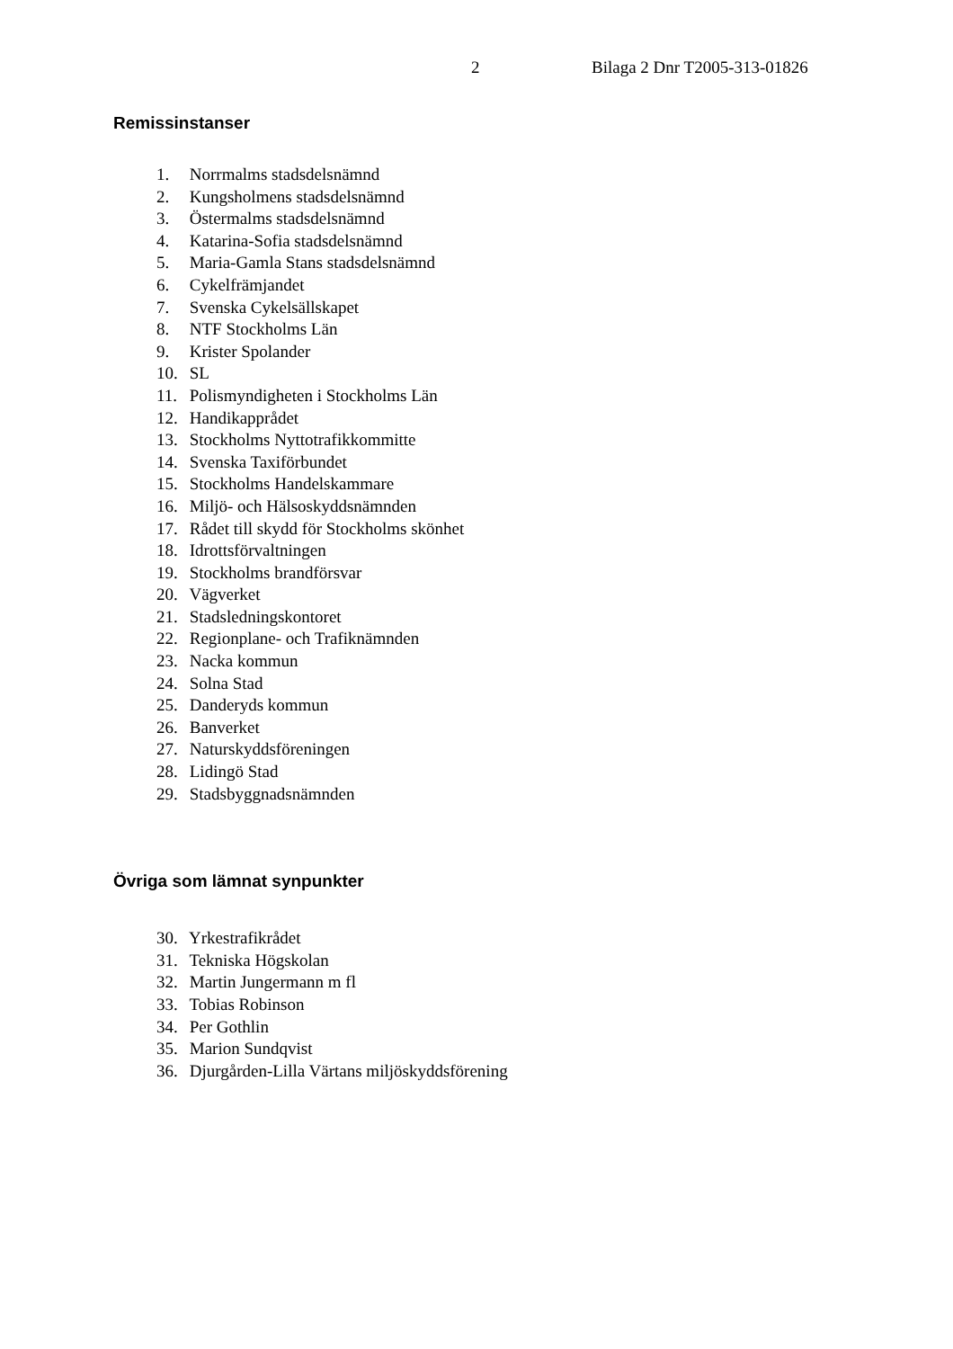2 Bilaga 2 Dnr T2005-313-01826
Remissinstanser
1. Norrmalms stadsdelsnämnd
2. Kungsholmens stadsdelsnämnd
3. Östermalms stadsdelsnämnd
4. Katarina-Sofia stadsdelsnämnd
5. Maria-Gamla Stans stadsdelsnämnd
6. Cykelfrämjandet
7. Svenska Cykelsällskapet
8. NTF Stockholms Län
9. Krister Spolander
10. SL
11. Polismyndigheten i Stockholms Län
12. Handikapprådet
13. Stockholms Nyttotrafikkommitte
14. Svenska Taxiförbundet
15. Stockholms Handelskammare
16. Miljö- och Hälsoskyddsnämnden
17. Rådet till skydd för Stockholms skönhet
18. Idrottsförvaltningen
19. Stockholms brandförsvar
20. Vägverket
21. Stadsledningskontoret
22. Regionplane- och Trafiknämnden
23. Nacka kommun
24. Solna Stad
25. Danderyds kommun
26. Banverket
27. Naturskyddsföreningen
28. Lidingö Stad
29. Stadsbyggnadsnämnden
Övriga som lämnat synpunkter
30. Yrkestrafikrådet
31. Tekniska Högskolan
32. Martin Jungermann m fl
33. Tobias Robinson
34. Per Gothlin
35. Marion Sundqvist
36. Djurgården-Lilla Värtans miljöskyddsförening